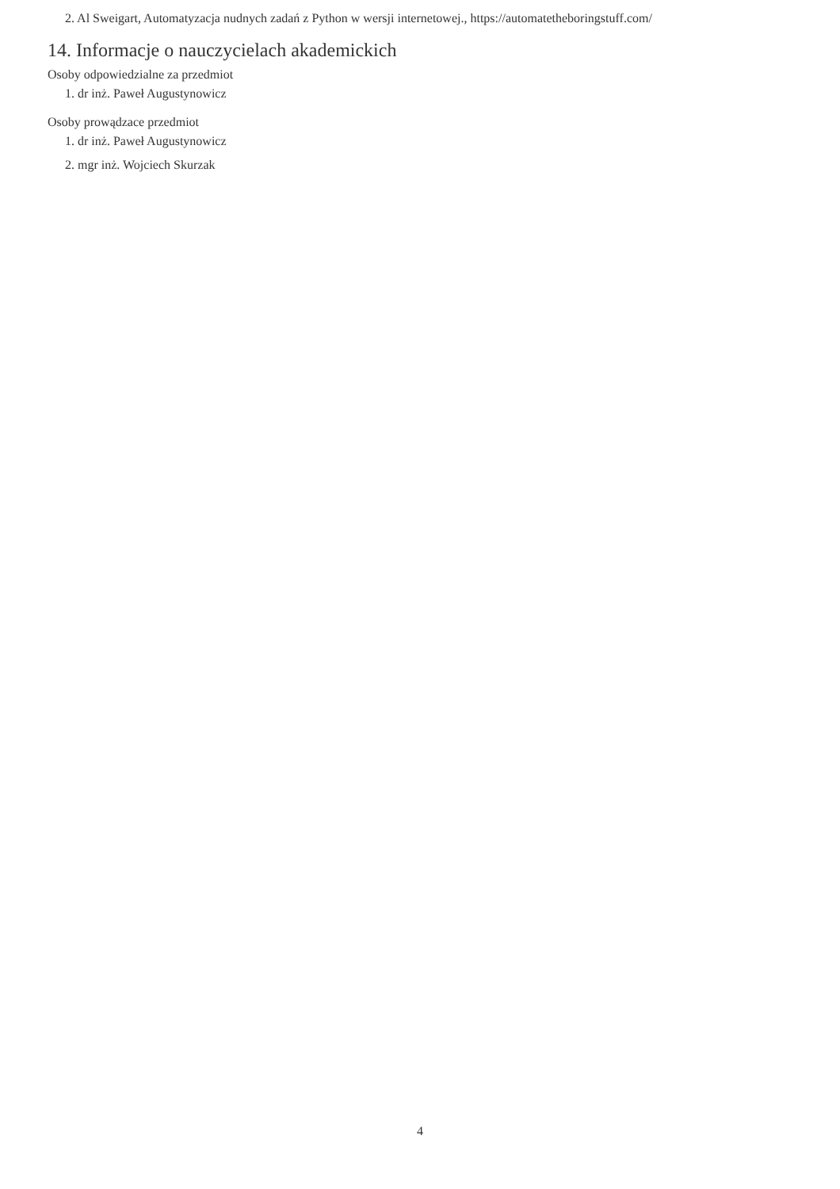2. Al Sweigart, Automatyzacja nudnych zadań z Python w wersji internetowej., https://automatetheboringstuff.com/
14. Informacje o nauczycielach akademickich
Osoby odpowiedzialne za przedmiot
1. dr inż. Paweł Augustynowicz
Osoby prowądzace przedmiot
1. dr inż. Paweł Augustynowicz
2. mgr inż. Wojciech Skurzak
4